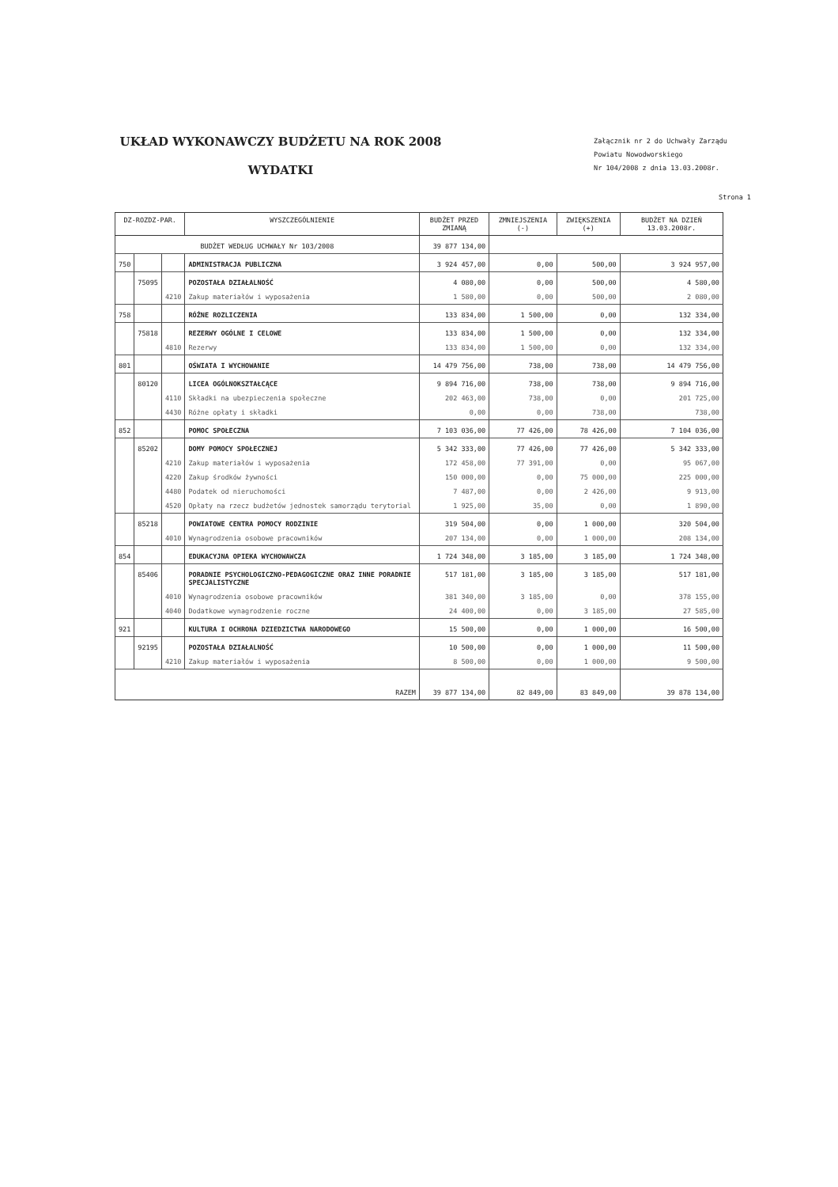UKŁAD WYKONAWCZY BUDŻETU NA ROK 2008
WYDATKI
Załącznik nr 2 do Uchwały Zarządu
Powiatu Nowodworskiego
Nr 104/2008 z dnia 13.03.2008r.
Strona 1
| DZ-ROZDZ-PAR. | | | WYSZCZEGÓLNIENIE | BUDŻET PRZED ZMIANĄ | ZMNIEJSZENIA (-) | ZWIĘKSZENIA (+) | BUDŻET NA DZIEŃ 13.03.2008r. |
| --- | --- | --- | --- | --- | --- | --- | --- |
| BUDŻET WEDŁUG UCHWAŁY Nr 103/2008 | | | | 39 877 134,00 | | | |
| 750 | | | ADMINISTRACJA PUBLICZNA | 3 924 457,00 | 0,00 | 500,00 | 3 924 957,00 |
| | 75095 | | POZOSTAŁA DZIAŁALNOŚĆ | 4 080,00 | 0,00 | 500,00 | 4 580,00 |
| | | 4210 | Zakup materiałów i wyposażenia | 1 580,00 | 0,00 | 500,00 | 2 080,00 |
| 758 | | | RÓŻNE ROZLICZENIA | 133 834,00 | 1 500,00 | 0,00 | 132 334,00 |
| | 75818 | | REZERWY OGÓLNE I CELOWE | 133 834,00 | 1 500,00 | 0,00 | 132 334,00 |
| | | 4810 | Rezerwy | 133 834,00 | 1 500,00 | 0,00 | 132 334,00 |
| 801 | | | OŚWIATA I WYCHOWANIE | 14 479 756,00 | 738,00 | 738,00 | 14 479 756,00 |
| | 80120 | | LICEA OGÓLNOKSZTAŁCĄCE | 9 894 716,00 | 738,00 | 738,00 | 9 894 716,00 |
| | | 4110 | Składki na ubezpieczenia społeczne | 202 463,00 | 738,00 | 0,00 | 201 725,00 |
| | | 4430 | Różne opłaty i składki | 0,00 | 0,00 | 738,00 | 738,00 |
| 852 | | | POMOC SPOŁECZNA | 7 103 036,00 | 77 426,00 | 78 426,00 | 7 104 036,00 |
| | 85202 | | DOMY POMOCY SPOŁECZNEJ | 5 342 333,00 | 77 426,00 | 77 426,00 | 5 342 333,00 |
| | | 4210 | Zakup materiałów i wyposażenia | 172 458,00 | 77 391,00 | 0,00 | 95 067,00 |
| | | 4220 | Zakup środków żywności | 150 000,00 | 0,00 | 75 000,00 | 225 000,00 |
| | | 4480 | Podatek od nieruchomości | 7 487,00 | 0,00 | 2 426,00 | 9 913,00 |
| | | 4520 | Opłaty na rzecz budżetów jednostek samorządu terytorial | 1 925,00 | 35,00 | 0,00 | 1 890,00 |
| | 85218 | | POWIATOWE CENTRA POMOCY RODZINIE | 319 504,00 | 0,00 | 1 000,00 | 320 504,00 |
| | | 4010 | Wynagrodzenia osobowe pracowników | 207 134,00 | 0,00 | 1 000,00 | 208 134,00 |
| 854 | | | EDUKACYJNA OPIEKA WYCHOWAWCZA | 1 724 348,00 | 3 185,00 | 3 185,00 | 1 724 348,00 |
| | 85406 | | PORADNIE PSYCHOLOGICZNO-PEDAGOGICZNE ORAZ INNE PORADNIE SPECJALISTYCZNE | 517 181,00 | 3 185,00 | 3 185,00 | 517 181,00 |
| | | 4010 | Wynagrodzenia osobowe pracowników | 381 340,00 | 3 185,00 | 0,00 | 378 155,00 |
| | | 4040 | Dodatkowe wynagrodzenie roczne | 24 400,00 | 0,00 | 3 185,00 | 27 585,00 |
| 921 | | | KULTURA I OCHRONA DZIEDZICTWA NARODOWEGO | 15 500,00 | 0,00 | 1 000,00 | 16 500,00 |
| | 92195 | | POZOSTAŁA DZIAŁALNOŚĆ | 10 500,00 | 0,00 | 1 000,00 | 11 500,00 |
| | | 4210 | Zakup materiałów i wyposażenia | 8 500,00 | 0,00 | 1 000,00 | 9 500,00 |
| RAZEM | | | | 39 877 134,00 | 82 849,00 | 83 849,00 | 39 878 134,00 |